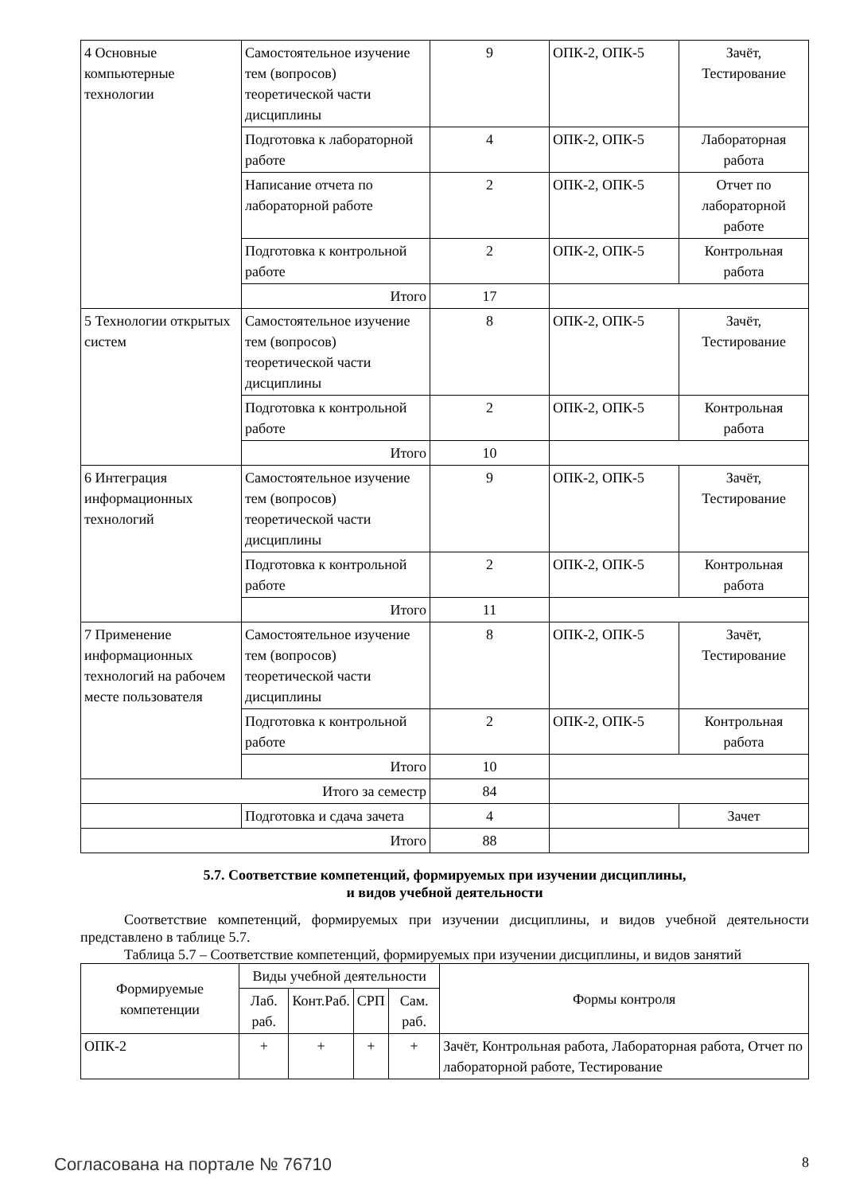| 4 Основные компьютерные технологии | Самостоятельное изучение тем (вопросов) теоретической части дисциплины | 9 | ОПК-2, ОПК-5 | Зачёт, Тестирование |
| | Подготовка к лабораторной работе | 4 | ОПК-2, ОПК-5 | Лабораторная работа |
| | Написание отчета по лабораторной работе | 2 | ОПК-2, ОПК-5 | Отчет по лабораторной работе |
| | Подготовка к контрольной работе | 2 | ОПК-2, ОПК-5 | Контрольная работа |
| | Итого | 17 | | |
| 5 Технологии открытых систем | Самостоятельное изучение тем (вопросов) теоретической части дисциплины | 8 | ОПК-2, ОПК-5 | Зачёт, Тестирование |
| | Подготовка к контрольной работе | 2 | ОПК-2, ОПК-5 | Контрольная работа |
| | Итого | 10 | | |
| 6 Интеграция информационных технологий | Самостоятельное изучение тем (вопросов) теоретической части дисциплины | 9 | ОПК-2, ОПК-5 | Зачёт, Тестирование |
| | Подготовка к контрольной работе | 2 | ОПК-2, ОПК-5 | Контрольная работа |
| | Итого | 11 | | |
| 7 Применение информационных технологий на рабочем месте пользователя | Самостоятельное изучение тем (вопросов) теоретической части дисциплины | 8 | ОПК-2, ОПК-5 | Зачёт, Тестирование |
| | Подготовка к контрольной работе | 2 | ОПК-2, ОПК-5 | Контрольная работа |
| | Итого | 10 | | |
| Итого за семестр | | 84 | | |
| | Подготовка и сдача зачета | 4 | | Зачет |
| Итого | | 88 | | |
5.7. Соответствие компетенций, формируемых при изучении дисциплины,
и видов учебной деятельности
Соответствие компетенций, формируемых при изучении дисциплины, и видов учебной деятельности представлено в таблице 5.7.
Таблица 5.7 – Соответствие компетенций, формируемых при изучении дисциплины, и видов занятий
| Формируемые компетенции | Виды учебной деятельности | | | | Формы контроля |
| --- | --- | --- | --- | --- | --- |
| | Лаб. раб. | Конт.Раб. | СРП | Сам. раб. | |
| ОПК-2 | + | + | + | + | Зачёт, Контрольная работа, Лабораторная работа, Отчет по лабораторной работе, Тестирование |
Согласована на портале № 76710 8